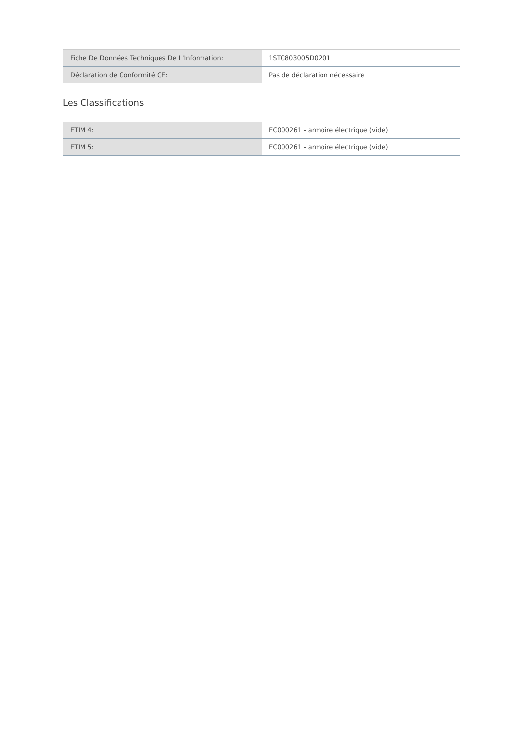| Fiche De Données Techniques De L'Information: | 1STC803005D0201 |
| Déclaration de Conformité CE: | Pas de déclaration nécessaire |
Les Classifications
| ETIM 4: | EC000261 - armoire électrique (vide) |
| ETIM 5: | EC000261 - armoire électrique (vide) |